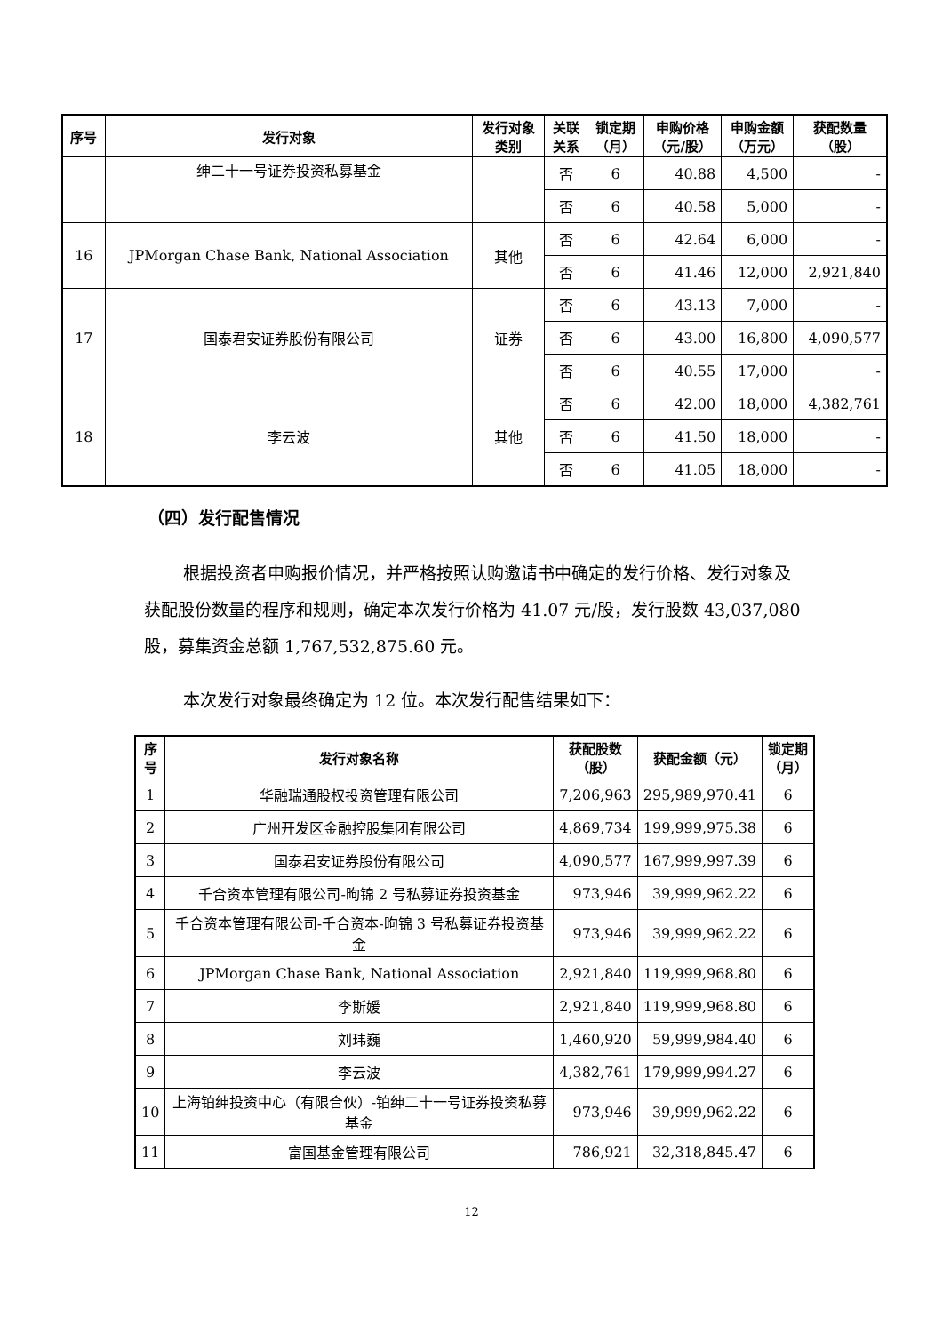| 序号 | 发行对象 | 发行对象 类别 | 关联 关系 | 锁定期 （月） | 申购价格 （元/股） | 申购金额 （万元） | 获配数量 （股） |
| --- | --- | --- | --- | --- | --- | --- | --- |
| | 绅二十一号证券投资私募基金 | | 否 | 6 | 40.88 | 4,500 | - |
| | | | 否 | 6 | 40.58 | 5,000 | - |
| 16 | JPMorgan Chase Bank, National Association | 其他 | 否 | 6 | 42.64 | 6,000 | - |
| | | | 否 | 6 | 41.46 | 12,000 | 2,921,840 |
| 17 | 国泰君安证券股份有限公司 | 证券 | 否 | 6 | 43.13 | 7,000 | - |
| | | | 否 | 6 | 43.00 | 16,800 | 4,090,577 |
| | | | 否 | 6 | 40.55 | 17,000 | - |
| 18 | 李云波 | 其他 | 否 | 6 | 42.00 | 18,000 | 4,382,761 |
| | | | 否 | 6 | 41.50 | 18,000 | - |
| | | | 否 | 6 | 41.05 | 18,000 | - |
（四）发行配售情况
根据投资者申购报价情况，并严格按照认购邀请书中确定的发行价格、发行对象及获配股份数量的程序和规则，确定本次发行价格为 41.07 元/股，发行股数 43,037,080 股，募集资金总额 1,767,532,875.60 元。
本次发行对象最终确定为 12 位。本次发行配售结果如下：
| 序 号 | 发行对象名称 | 获配股数 （股） | 获配金额（元） | 锁定期 （月） |
| --- | --- | --- | --- | --- |
| 1 | 华融瑞通股权投资管理有限公司 | 7,206,963 | 295,989,970.41 | 6 |
| 2 | 广州开发区金融控股集团有限公司 | 4,869,734 | 199,999,975.38 | 6 |
| 3 | 国泰君安证券股份有限公司 | 4,090,577 | 167,999,997.39 | 6 |
| 4 | 千合资本管理有限公司-昫锦 2 号私募证券投资基金 | 973,946 | 39,999,962.22 | 6 |
| 5 | 千合资本管理有限公司-千合资本-昫锦 3 号私募证券投资基金 | 973,946 | 39,999,962.22 | 6 |
| 6 | JPMorgan Chase Bank, National Association | 2,921,840 | 119,999,968.80 | 6 |
| 7 | 李斯媛 | 2,921,840 | 119,999,968.80 | 6 |
| 8 | 刘玮巍 | 1,460,920 | 59,999,984.40 | 6 |
| 9 | 李云波 | 4,382,761 | 179,999,994.27 | 6 |
| 10 | 上海铂绅投资中心（有限合伙）-铂绅二十一号证券投资私募基金 | 973,946 | 39,999,962.22 | 6 |
| 11 | 富国基金管理有限公司 | 786,921 | 32,318,845.47 | 6 |
12